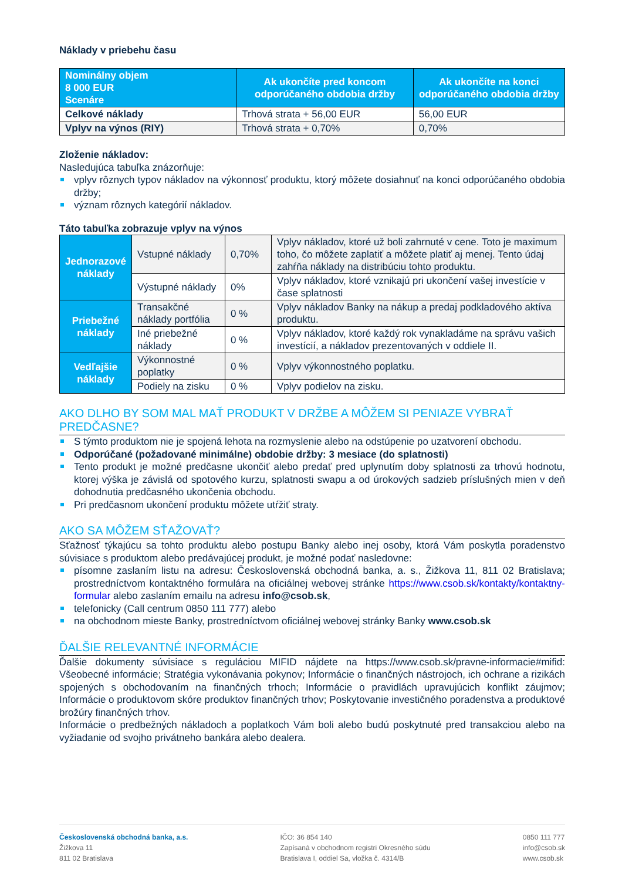Náklady v priebehu času
| Nominálny objem 8 000 EUR Scenáre | Ak ukončíte pred koncom odporúčaného obdobia držby | Ak ukončíte na konci odporúčaného obdobia držby |
| --- | --- | --- |
| Celkové náklady | Trhová strata + 56,00 EUR | 56,00 EUR |
| Vplyv na výnos (RIY) | Trhová strata + 0,70% | 0,70% |
Zloženie nákladov:
Nasledujúca tabuľka znázorňuje:
vplyv rôznych typov nákladov na výkonnosť produktu, ktorý môžete dosiahnuť na konci odporúčaného obdobia držby;
význam rôznych kategórií nákladov.
Táto tabuľka zobrazuje vplyv na výnos
| Jednorazové náklady | Vstupné náklady | 0,70% | Vplyv nákladov, ktoré už boli zahrnuté v cene. Toto je maximum toho, čo môžete zaplatiť a môžete platiť aj menej. Tento údaj zahŕňa náklady na distribúciu tohto produktu. |
| | Výstupné náklady | 0% | Vplyv nákladov, ktoré vznikajú pri ukončení vašej investície v čase splatnosti |
| Priebežné náklady | Transakčné náklady portfólia | 0 % | Vplyv nákladov Banky na nákup a predaj podkladového aktíva produktu. |
| | Iné priebežné náklady | 0 % | Vplyv nákladov, ktoré každý rok vynakladáme na správu vašich investícií, a nákladov prezentovaných v oddiele II. |
| Vedľajšie náklady | Výkonnostné poplatky | 0 % | Vplyv výkonnostného poplatku. |
| | Podiely na zisku | 0 % | Vplyv podielov na zisku. |
AKO DLHO BY SOM MAL MAŤ PRODUKT V DRŽBE A MÔŽEM SI PENIAZE VYBRAŤ PREDČASNE?
S týmto produktom nie je spojená lehota na rozmyslenie alebo na odstúpenie po uzatvorení obchodu.
Odporúčané (požadované minimálne) obdobie držby: 3 mesiace (do splatnosti)
Tento produkt je možné predčasne ukončiť alebo predať pred uplynutím doby splatnosti za trhovú hodnotu, ktorej výška je závislá od spotového kurzu, splatnosti swapu a od úrokových sadzieb príslušných mien v deň dohodnutia predčasného ukončenia obchodu.
Pri predčasnom ukončení produktu môžete utŕžiť straty.
AKO SA MÔŽEM SŤAŽOVAŤ?
Sťažnosť týkajúcu sa tohto produktu alebo postupu Banky alebo inej osoby, ktorá Vám poskytla poradenstvo súvisiace s produktom alebo predávajúcej produkt, je možné podať nasledovne:
písomne zaslaním listu na adresu: Československá obchodná banka, a. s., Žižkova 11, 811 02 Bratislava; prostredníctvom kontaktného formulára na oficiálnej webovej stránke https://www.csob.sk/kontakty/kontaktny-formular alebo zaslaním emailu na adresu info@csob.sk,
telefonicky (Call centrum 0850 111 777) alebo
na obchodnom mieste Banky, prostredníctvom oficiálnej webovej stránky Banky www.csob.sk
ĎALŠIE RELEVANTNÉ INFORMÁCIE
Ďalšie dokumenty súvisiace s reguláciou MIFID nájdete na https://www.csob.sk/pravne-informacie#mifid: Všeobecné informácie; Stratégia vykonávania pokynov; Informácie o finančných nástrojoch, ich ochrane a rizikách spojených s obchodovaním na finančných trhoch; Informácie o pravidlách upravujúcich konflikt záujmov; Informácie o produktovom skóre produktov finančných trhov; Poskytovanie investičného poradenstva a produktové brožúry finančných trhov.
Informácie o predbežných nákladoch a poplatkoch Vám boli alebo budú poskytnuté pred transakciou alebo na vyžiadanie od svojho privátneho bankára alebo dealera.
Československá obchodná banka, a.s.
Žižkova 11
811 02 Bratislava
IČO: 36 854 140
Zapísaná v obchodnom registri Okresného súdu
Bratislava I, oddiel Sa, vložka č. 4314/B
0850 111 777
info@csob.sk
www.csob.sk